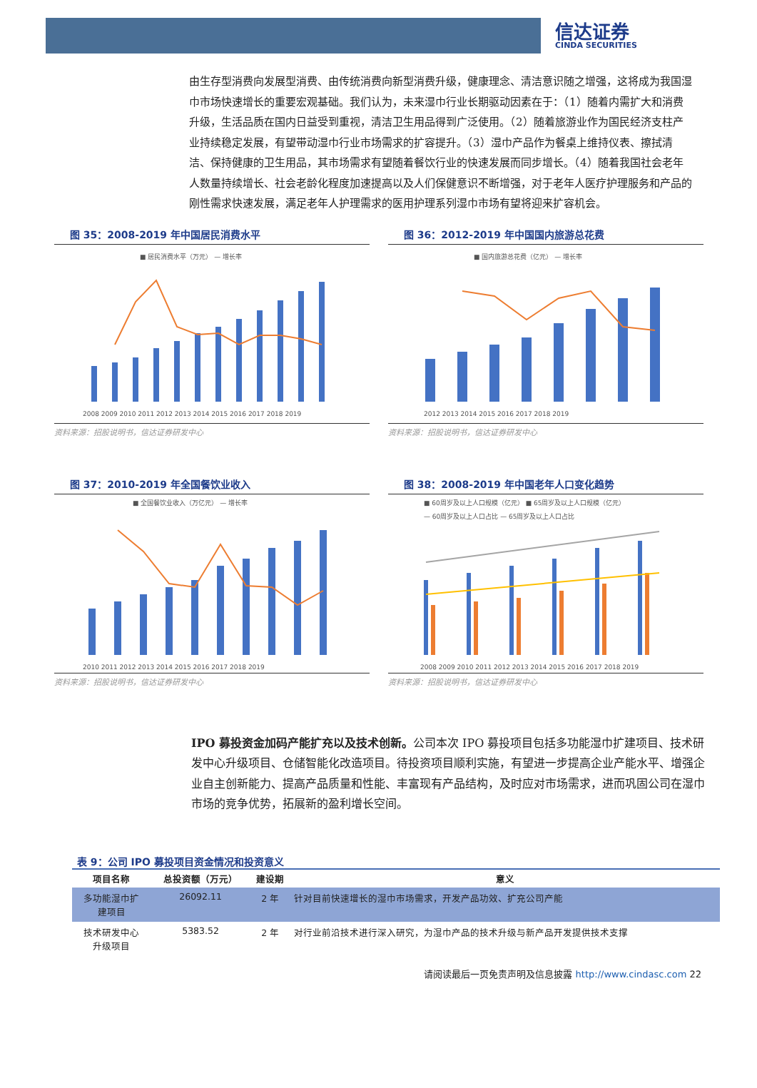信达证券
CINDA SECURITIES
由生存型消费向发展型消费、由传统消费向新型消费升级，健康理念、清洁意识随之增强，这将成为我国湿巾市场快速增长的重要宏观基础。我们认为，未来湿巾行业长期驱动因素在于：（1）随着内需扩大和消费升级，生活品质在国内日益受到重视，清洁卫生用品得到广泛使用。（2）随着旅游业作为国民经济支柱产业持续稳定发展，有望带动湿巾行业市场需求的扩容提升。（3）湿巾产品作为餐桌上维持仪表、擦拭清洁、保持健康的卫生用品，其市场需求有望随着餐饮行业的快速发展而同步增长。（4）随着我国社会老年人数量持续增长、社会老龄化程度加速提高以及人们保健意识不断增强，对于老年人医疗护理服务和产品的刚性需求快速发展，满足老年人护理需求的医用护理系列湿巾市场有望将迎来扩容机会。
图 35：2008-2019 年中国居民消费水平
■ 居民消费水平（万元） — 增长率
2008 2009 2010 2011 2012 2013 2014 2015 2016 2017 2018 2019
资料来源：招股说明书，信达证券研发中心
图 36：2012-2019 年中国国内旅游总花费
■ 国内旅游总花费（亿元） — 增长率
2012 2013 2014 2015 2016 2017 2018 2019
资料来源：招股说明书，信达证券研发中心
图 37：2010-2019 年全国餐饮业收入
■ 全国餐饮业收入（万亿元） — 增长率
2010 2011 2012 2013 2014 2015 2016 2017 2018 2019
资料来源：招股说明书，信达证券研发中心
图 38：2008-2019 年中国老年人口变化趋势
■ 60周岁及以上人口规模（亿元） ■ 65周岁及以上人口规模（亿元）
— 60周岁及以上人口占比 — 65周岁及以上人口占比
2008 2009 2010 2011 2012 2013 2014 2015 2016 2017 2018 2019
资料来源：招股说明书，信达证券研发中心
IPO 募投资金加码产能扩充以及技术创新。公司本次 IPO 募投项目包括多功能湿巾扩建项目、技术研发中心升级项目、仓储智能化改造项目。待投资项目顺利实施，有望进一步提高企业产能水平、增强企业自主创新能力、提高产品质量和性能、丰富现有产品结构，及时应对市场需求，进而巩固公司在湿巾市场的竞争优势，拓展新的盈利增长空间。
表 9：公司 IPO 募投项目资金情况和投资意义
| 项目名称 | 总投资额（万元） | 建设期 | 意义 |
| --- | --- | --- | --- |
| 多功能湿巾扩 建项目 | 26092.11 | 2 年 | 针对目前快速增长的湿巾市场需求，开发产品功效、扩充公司产能 |
| 技术研发中心 升级项目 | 5383.52 | 2 年 | 对行业前沿技术进行深入研究，为湿巾产品的技术升级与新产品开发提供技术支撑 |
请阅读最后一页免责声明及信息披露 http://www.cindasc.com 22